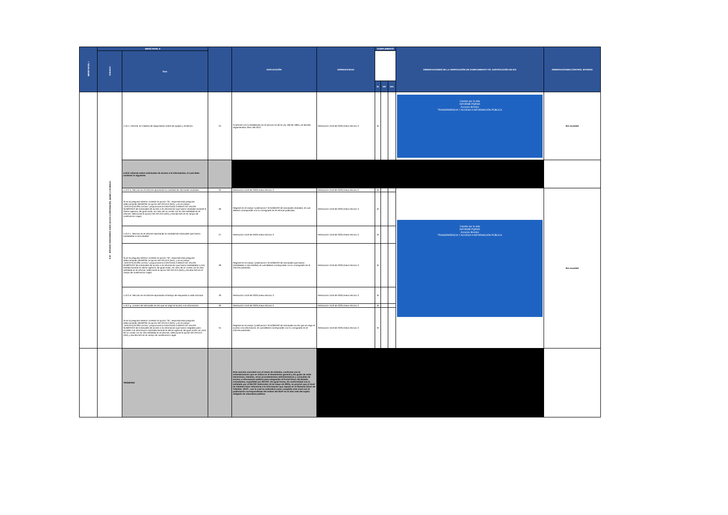| MENÚ NIVEL I | MENÚ NIVEL II | | | EXPLICACIÓN | NORMATIVIDAD | CUMPLIMIENTO | | | OBSERVACIONES DE LA VERIFICACIÓN DE CUMPLIMIENTO Y/O JUSTIFICACIÓN DE N/A | OBSERVACIONES CONTROL INTERNO |
| --- | --- | --- | --- | --- | --- | --- | --- | --- | --- | --- |
| | Subnivel | Ítem | | | | | | | | |
| | | | | | | SI | NO | N/A | | |
| | 4.10 - Informes trimestrales sobre acceso a información, quejas y reclamos. | 4.10.1. Informe, en materia de seguimiento sobre las quejas y reclamos. | 24 | Conforme con lo establecido en el artículo 54 de la Ley 190 de 1995 y el decreto reglamentario 2641 del 2012. | Resolución 1519 de 2020,Anexo técnico 2. | X | | | Cambio por la vida INFORME PQRSD Accesos directos TRANSPARENCIA Y ACCESO A INFORMACIÓN PÚBLICA | Sin novedad |
| | | 4.10.2. Informe sobre solicitudes de acceso a la información, el cual debe contener lo siguiente: | | | | | | | | |
| | | 4.10.2.a. Sección en el informe reportando la cantidad de solicitudes recibidas. | 25 | Resolución 1519 de 2020,Anexo técnico 2. | Resolución 1519 de 2020,Anexo técnico 2. | X | | | Cambio por la vida INFORME PQRSD Accesos directos TRANSPARENCIA Y ACCESO A INFORMACIÓN PÚBLICA | Sin novedad |
| | | Si en la pregunta anterior contesto la opción "SI", responda esta pregunta seleccionando SIEMPRE la opción NO APLICA (N/A), y en el campo "JUSTIFICACIÓN LEGAL" proporcione la CANTIDAD A MODO DE VALOR NUMÉRICO de solicitudes de acceso a la información que fueron recibidas durante la última vigencia; de igual modo, en caso de no contar con la cifra señalada en el informe, seleccione la opción NO APLICA (N/A) y escriba N/A en el campo de Justificación Legal. | 26 | Registre en el campo "justificación" el NÚMERO de solicitudes recibidas, el cual deberá corresponder con lo consignado en el informe publicado. | Resolución 1519 de 2020,Anexo técnico 2. | X | | | | |
| | | 4.10.2.c. Sección en el informe reportando la cantidad de solicitudes que fueron trasladadas a otra entidad. | 27 | Resolución 1519 de 2020,Anexo técnico 2. | Resolución 1519 de 2020,Anexo técnico 2. | X | | | | |
| | | Si en la pregunta anterior contesto la opción "SI", responda esta pregunta seleccionando SIEMPRE la opción NO APLICA (N/A), y en el campo "JUSTIFICACIÓN LEGAL" proporcione la CANTIDAD A MODO DE VALOR NUMÉRICO de solicitudes de acceso a la información que fueron trasladadas a otra entidad durante la última vigencia; de igual modo, en caso de no contar con la cifra señalada en el informe, seleccione la opción NO APLICA (N/A) y escriba N/A en el campo de Justificación Legal. | 28 | Registre en el campo "justificación" el NÚMERO de solicitudes que fueron trasladadas a otra entidad, el cual deberá corresponder con lo consignado en el informe publicado. | Resolución 1519 de 2020,Anexo técnico 2. | X | | | | |
| | | 4.10.2.e. Sección en el informe reportando el tiempo de respuesta a cada solicitud. | 29 | Resolución 1519 de 2020,Anexo técnico 2. | Resolución 1519 de 2020,Anexo técnico 2. | X | | | | |
| | | 4.10.2.g. número de solicitudes en las que se negó el acceso a la información. | 30 | Resolución 1519 de 2020,Anexo técnico 2. | Resolución 1519 de 2020,Anexo técnico 2. | X | | | | |
| | | Si en la pregunta anterior contesto la opción "SI", responda esta pregunta seleccionando SIEMPRE la opción NO APLICA (N/A), y en el campo "JUSTIFICACIÓN LEGAL" proporcione la CANTIDAD A MODO DE VALOR NUMÉRICO de solicitudes de acceso a la información que fueron negadas para acceder a la información solicitada durante la última vigencia; de igual modo, en caso de no contar con la cifra señalada en el informe, seleccione la opción NO APLICA (N/A) y escriba N/A en el campo de Justificación Legal. | 31 | Registre en el campo "justificación" el NÚMERO de solicitudes en las que se negó el acceso a la información, el cual deberá corresponder con lo consignado en el informe publicado. | Resolución 1519 de 2020,Anexo técnico 2. | X | | | | |
| | | TRÁMITES: | | Esta sección vinculará con el menú de trámites, conforme con la estandarización que se indica en el lineamiento general y las guías de sede electrónica, trámites, otros procedimientos administrativos y consultas de acceso a información pública para integrarlas al Portal Único del Estado colombiano, expedidas por MinTIC. De igual forma, de conformidad con lo señalado por el MinTIC (miércoles 16 de mayo de 2021), se precisó que el nivel de trámites hace referencia a la información que reposa en el Sistema Único de Trámites -SUIT-, con lo cual se entenderá como cumplido este nivel con la publicación correspondiente del enlace del SUIT en el sitio web del sujeto obligado de naturaleza pública. | | | | | | |